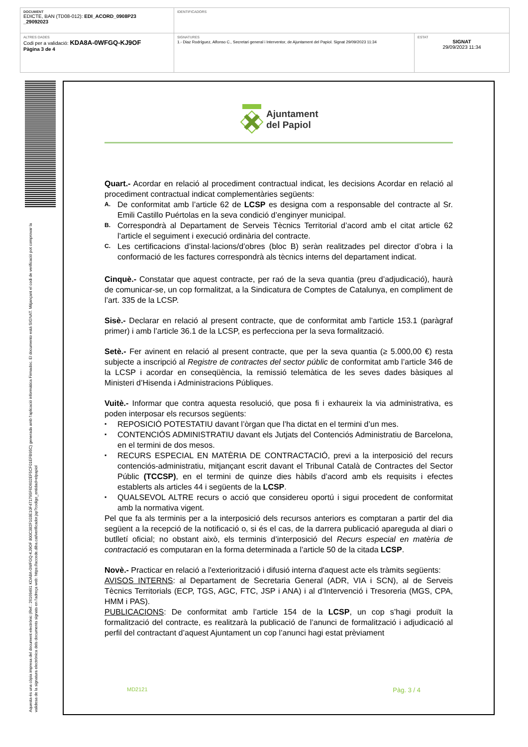| DOCUMENT EDICTE, BAN (TD08-012): EDI_ACORD_0908P23 _29092023 | IDENTIFICADORS | |
| ALTRES DADES Codi per a validació: KDA8A-0WFGQ-KJ9OF Pàgina 3 de 4 | SIGNATURES 1.- Diaz Rodríguez, Alfonso C., Secretari general i Interventor, de Ajuntament del Papiol. Signat 29/09/2023 11:34 | ESTAT SIGNAT 29/09/2023 11:34 |
Aquesta és una còpia impresa del document electrònic (Ref.: 26169491 KDA8A-0WFGQ-KJ9OF 800C382F103E10F471795F6D602EF5CF01EFB95C) generada amb l'aplicació informàtica Firmadoc. El documento está SIGNAT. Mitjançant el codi de verificació pot comprovar la validesa de la signatura electrònica dels documents signats en l'adreça web: https://accede.diba.cat/verificador.jsp?codigo_entidad=elpapiol
Ajuntament
del Papiol
Quart.- Acordar en relació al procediment contractual indicat, les decisions Acordar en relació al procediment contractual indicat complementàries següents:
A. De conformitat amb l’article 62 de LCSP es designa com a responsable del contracte al Sr. Emili Castillo Puértolas en la seva condició d’enginyer municipal.
B. Correspondrà al Departament de Serveis Tècnics Territorial d’acord amb el citat article 62 l’article el seguiment i execució ordinària del contracte.
C. Les certificacions d’instal·lacions/d’obres (bloc B) seràn realitzades pel director d’obra i la conformació de les factures correspondrà als tècnics interns del departament indicat.
Cinquè.- Constatar que aquest contracte, per raó de la seva quantia (preu d’adjudicació), haurà de comunicar-se, un cop formalitzat, a la Sindicatura de Comptes de Catalunya, en compliment de l’art. 335 de la LCSP.
Sisè.- Declarar en relació al present contracte, que de conformitat amb l’article 153.1 (paràgraf primer) i amb l’article 36.1 de la LCSP, es perfecciona per la seva formalització.
Setè.- Fer avinent en relació al present contracte, que per la seva quantia (≥ 5.000,00 €) resta subjecte a inscripció al Registre de contractes del sector públic de conformitat amb l’article 346 de la LCSP i acordar en conseqüència, la remissió telemàtica de les seves dades bàsiques al Ministeri d’Hisenda i Administracions Públiques.
Vuitè.- Informar que contra aquesta resolució, que posa fi i exhaureix la via administrativa, es poden interposar els recursos següents:
▪ REPOSICIÓ POTESTATIU davant l’òrgan que l’ha dictat en el termini d’un mes.
▪ CONTENCIÓS ADMINISTRATIU davant els Jutjats del Contenciós Administratiu de Barcelona, en el termini de dos mesos.
▪ RECURS ESPECIAL EN MATÈRIA DE CONTRACTACIÓ, previ a la interposició del recurs contenciós-administratiu, mitjançant escrit davant el Tribunal Català de Contractes del Sector Públic (TCCSP), en el termini de quinze dies hàbils d’acord amb els requisits i efectes establerts als articles 44 i següents de la LCSP.
▪ QUALSEVOL ALTRE recurs o acció que considereu oportú i sigui procedent de conformitat amb la normativa vigent.
Pel que fa als terminis per a la interposició dels recursos anteriors es comptaran a partir del dia següent a la recepció de la notificació o, si és el cas, de la darrera publicació apareguda al diari o butlletí oficial; no obstant això, els terminis d’interposició del Recurs especial en matèria de contractació es computaran en la forma determinada a l’article 50 de la citada LCSP.
Novè.- Practicar en relació a l'exteriorització i difusió interna d'aquest acte els tràmits següents:
AVISOS INTERNS: al Departament de Secretaria General (ADR, VIA i SCN), al de Serveis Tècnics Territorials (ECP, TGS, AGC, FTC, JSP i ANA) i al d’Intervenció i Tresoreria (MGS, CPA, HMM i PAS).
PUBLICACIONS: De conformitat amb l’article 154 de la LCSP, un cop s’hagi produït la formalització del contracte, es realitzarà la publicació de l’anunci de formalització i adjudicació al perfil del contractant d’aquest Ajuntament un cop l’anunci hagi estat prèviament
MD2121 Pàg. 3 / 4